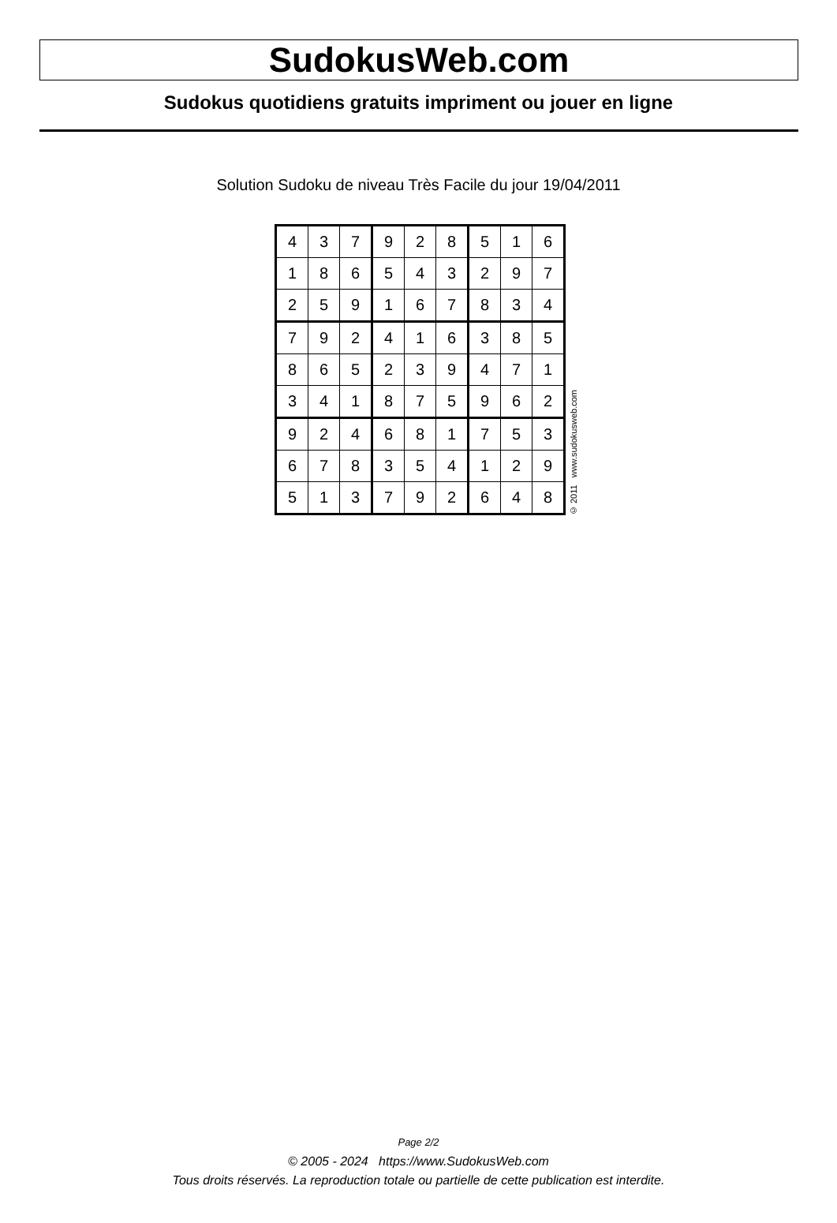SudokusWeb.com
Sudokus quotidiens gratuits impriment ou jouer en ligne
Solution Sudoku de niveau Très Facile du jour 19/04/2011
| 4 | 3 | 7 | 9 | 2 | 8 | 5 | 1 | 6 |
| 1 | 8 | 6 | 5 | 4 | 3 | 2 | 9 | 7 |
| 2 | 5 | 9 | 1 | 6 | 7 | 8 | 3 | 4 |
| 7 | 9 | 2 | 4 | 1 | 6 | 3 | 8 | 5 |
| 8 | 6 | 5 | 2 | 3 | 9 | 4 | 7 | 1 |
| 3 | 4 | 1 | 8 | 7 | 5 | 9 | 6 | 2 |
| 9 | 2 | 4 | 6 | 8 | 1 | 7 | 5 | 3 |
| 6 | 7 | 8 | 3 | 5 | 4 | 1 | 2 | 9 |
| 5 | 1 | 3 | 7 | 9 | 2 | 6 | 4 | 8 |
© 2011 www.sudokusweb.com
Page 2/2
© 2005 - 2024 https://www.SudokusWeb.com
Tous droits réservés. La reproduction totale ou partielle de cette publication est interdite.